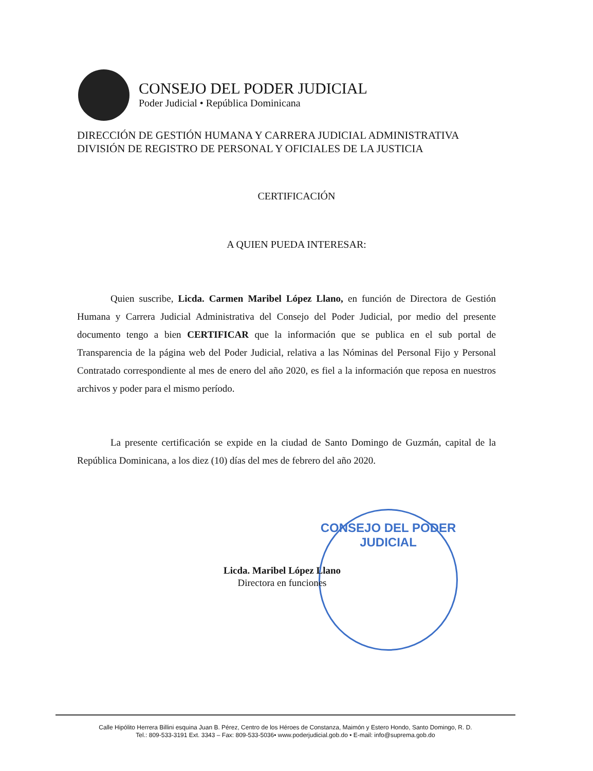CONSEJO DEL PODER JUDICIAL
Poder Judicial • República Dominicana
DIRECCIÓN DE GESTIÓN HUMANA Y CARRERA JUDICIAL ADMINISTRATIVA
DIVISIÓN DE REGISTRO DE PERSONAL Y OFICIALES DE LA JUSTICIA
CERTIFICACIÓN
A QUIEN PUEDA INTERESAR:
Quien suscribe, Licda. Carmen Maribel López Llano, en función de Directora de Gestión Humana y Carrera Judicial Administrativa del Consejo del Poder Judicial, por medio del presente documento tengo a bien CERTIFICAR que la información que se publica en el sub portal de Transparencia de la página web del Poder Judicial, relativa a las Nóminas del Personal Fijo y Personal Contratado correspondiente al mes de enero del año 2020, es fiel a la información que reposa en nuestros archivos y poder para el mismo período.
La presente certificación se expide en la ciudad de Santo Domingo de Guzmán, capital de la República Dominicana, a los diez (10) días del mes de febrero del año 2020.
CONSEJO DEL PODER JUDICIAL
Licda. Maribel López Llano
Directora en funciones
Calle Hipólito Herrera Billini esquina Juan B. Pérez, Centro de los Héroes de Constanza, Maimón y Estero Hondo, Santo Domingo, R. D.
Tel.: 809-533-3191 Ext. 3343 – Fax: 809-533-5036• www.poderjudicial.gob.do • E-mail: info@suprema.gob.do